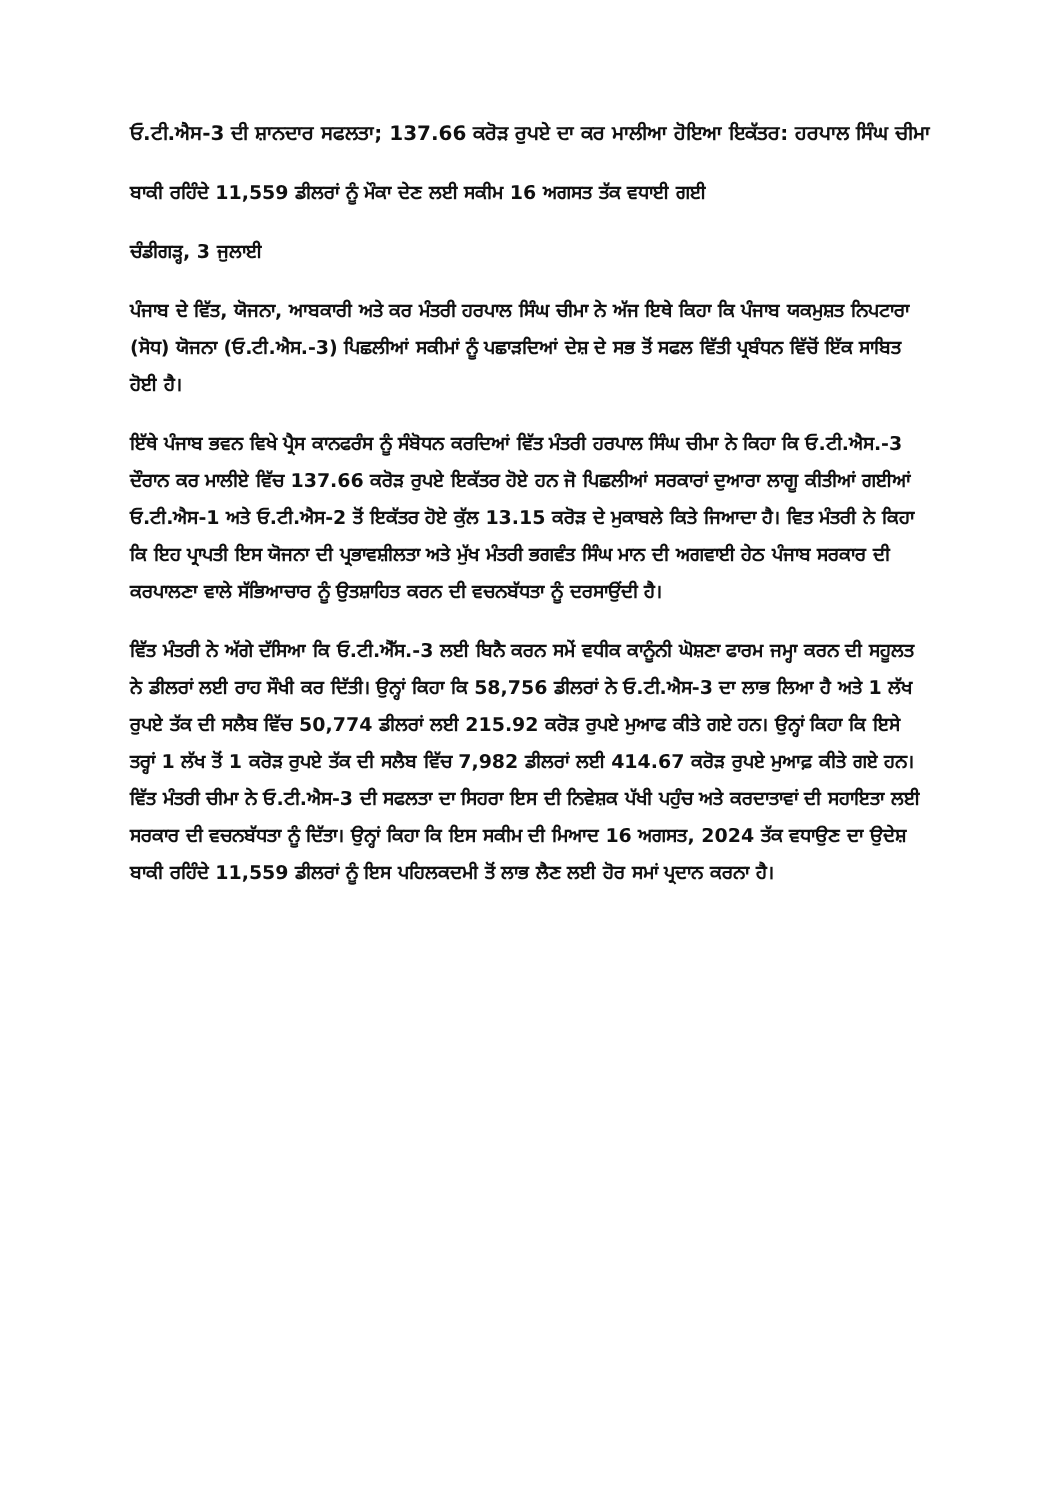ਓ.ਟੀ.ਐਸ-3 ਦੀ ਸ਼ਾਨਦਾਰ ਸਫਲਤਾ; 137.66 ਕਰੋੜ ਰੁਪਏ ਦਾ ਕਰ ਮਾਲੀਆ ਹੋਇਆ ਇਕੱਤਰ: ਹਰਪਾਲ ਸਿੰਘ ਚੀਮਾ
ਬਾਕੀ ਰਹਿੰਦੇ 11,559 ਡੀਲਰਾਂ ਨੂੰ ਮੌਕਾ ਦੇਣ ਲਈ ਸਕੀਮ 16 ਅਗਸਤ ਤੱਕ ਵਧਾਈ ਗਈ
ਚੰਡੀਗੜ੍ਹ, 3 ਜੁਲਾਈ
ਪੰਜਾਬ ਦੇ ਵਿੱਤ, ਯੋਜਨਾ, ਆਬਕਾਰੀ ਅਤੇ ਕਰ ਮੰਤਰੀ ਹਰਪਾਲ ਸਿੰਘ ਚੀਮਾ ਨੇ ਅੱਜ ਇਥੇ ਕਿਹਾ ਕਿ ਪੰਜਾਬ ਯਕਮੁਸ਼ਤ ਨਿਪਟਾਰਾ (ਸੋਧ) ਯੋਜਨਾ (ਓ.ਟੀ.ਐਸ.-3) ਪਿਛਲੀਆਂ ਸਕੀਮਾਂ ਨੂੰ ਪਛਾੜਦਿਆਂ ਦੇਸ਼ ਦੇ ਸਭ ਤੋਂ ਸਫਲ ਵਿੱਤੀ ਪ੍ਰਬੰਧਨ ਵਿੱਚੋਂ ਇੱਕ ਸਾਬਿਤ ਹੋਈ ਹੈ।
ਇੱਥੇ ਪੰਜਾਬ ਭਵਨ ਵਿਖੇ ਪ੍ਰੈਸ ਕਾਨਫਰੰਸ ਨੂੰ ਸੰਬੋਧਨ ਕਰਦਿਆਂ ਵਿੱਤ ਮੰਤਰੀ ਹਰਪਾਲ ਸਿੰਘ ਚੀਮਾ ਨੇ ਕਿਹਾ ਕਿ ਓ.ਟੀ.ਐਸ.-3 ਦੌਰਾਨ ਕਰ ਮਾਲੀਏ ਵਿੱਚ 137.66 ਕਰੋੜ ਰੁਪਏ ਇਕੱਤਰ ਹੋਏ ਹਨ ਜੋ ਪਿਛਲੀਆਂ ਸਰਕਾਰਾਂ ਦੁਆਰਾ ਲਾਗੂ ਕੀਤੀਆਂ ਗਈਆਂ ਓ.ਟੀ.ਐਸ-1 ਅਤੇ ਓ.ਟੀ.ਐਸ-2 ਤੋਂ ਇਕੱਤਰ ਹੋਏ ਕੁੱਲ 13.15 ਕਰੋੜ ਦੇ ਮੁਕਾਬਲੇ ਕਿਤੇ ਜਿਆਦਾ ਹੈ। ਵਿਤ ਮੰਤਰੀ ਨੇ ਕਿਹਾ ਕਿ ਇਹ ਪ੍ਰਾਪਤੀ ਇਸ ਯੋਜਨਾ ਦੀ ਪ੍ਰਭਾਵਸ਼ੀਲਤਾ ਅਤੇ ਮੁੱਖ ਮੰਤਰੀ ਭਗਵੰਤ ਸਿੰਘ ਮਾਨ ਦੀ ਅਗਵਾਈ ਹੇਠ ਪੰਜਾਬ ਸਰਕਾਰ ਦੀ ਕਰਪਾਲਣਾ ਵਾਲੇ ਸੱਭਿਆਚਾਰ ਨੂੰ ਉਤਸ਼ਾਹਿਤ ਕਰਨ ਦੀ ਵਚਨਬੱਧਤਾ ਨੂੰ ਦਰਸਾਉਂਦੀ ਹੈ।
ਵਿੱਤ ਮੰਤਰੀ ਨੇ ਅੱਗੇ ਦੱਸਿਆ ਕਿ ਓ.ਟੀ.ਐੱਸ.-3 ਲਈ ਬਿਨੈ ਕਰਨ ਸਮੇਂ ਵਧੀਕ ਕਾਨੂੰਨੀ ਘੋਸ਼ਣਾ ਫਾਰਮ ਜਮ੍ਹਾ ਕਰਨ ਦੀ ਸਹੂਲਤ ਨੇ ਡੀਲਰਾਂ ਲਈ ਰਾਹ ਸੌਖੀ ਕਰ ਦਿੱਤੀ। ਉਨ੍ਹਾਂ ਕਿਹਾ ਕਿ 58,756 ਡੀਲਰਾਂ ਨੇ ਓ.ਟੀ.ਐਸ-3 ਦਾ ਲਾਭ ਲਿਆ ਹੈ ਅਤੇ 1 ਲੱਖ ਰੁਪਏ ਤੱਕ ਦੀ ਸਲੈਬ ਵਿੱਚ 50,774 ਡੀਲਰਾਂ ਲਈ 215.92 ਕਰੋੜ ਰੁਪਏ ਮੁਆਫ ਕੀਤੇ ਗਏ ਹਨ। ਉਨ੍ਹਾਂ ਕਿਹਾ ਕਿ ਇਸੇ ਤਰ੍ਹਾਂ 1 ਲੱਖ ਤੋਂ 1 ਕਰੋੜ ਰੁਪਏ ਤੱਕ ਦੀ ਸਲੈਬ ਵਿੱਚ 7,982 ਡੀਲਰਾਂ ਲਈ 414.67 ਕਰੋੜ ਰੁਪਏ ਮੁਆਫ਼ ਕੀਤੇ ਗਏ ਹਨ।
ਵਿੱਤ ਮੰਤਰੀ ਚੀਮਾ ਨੇ ਓ.ਟੀ.ਐਸ-3 ਦੀ ਸਫਲਤਾ ਦਾ ਸਿਹਰਾ ਇਸ ਦੀ ਨਿਵੇਸ਼ਕ ਪੱਖੀ ਪਹੁੰਚ ਅਤੇ ਕਰਦਾਤਾਵਾਂ ਦੀ ਸਹਾਇਤਾ ਲਈ ਸਰਕਾਰ ਦੀ ਵਚਨਬੱਧਤਾ ਨੂੰ ਦਿੱਤਾ। ਉਨ੍ਹਾਂ ਕਿਹਾ ਕਿ ਇਸ ਸਕੀਮ ਦੀ ਮਿਆਦ 16 ਅਗਸਤ, 2024 ਤੱਕ ਵਧਾਉਣ ਦਾ ਉਦੇਸ਼ ਬਾਕੀ ਰਹਿੰਦੇ 11,559 ਡੀਲਰਾਂ ਨੂੰ ਇਸ ਪਹਿਲਕਦਮੀ ਤੋਂ ਲਾਭ ਲੈਣ ਲਈ ਹੋਰ ਸਮਾਂ ਪ੍ਰਦਾਨ ਕਰਨਾ ਹੈ।